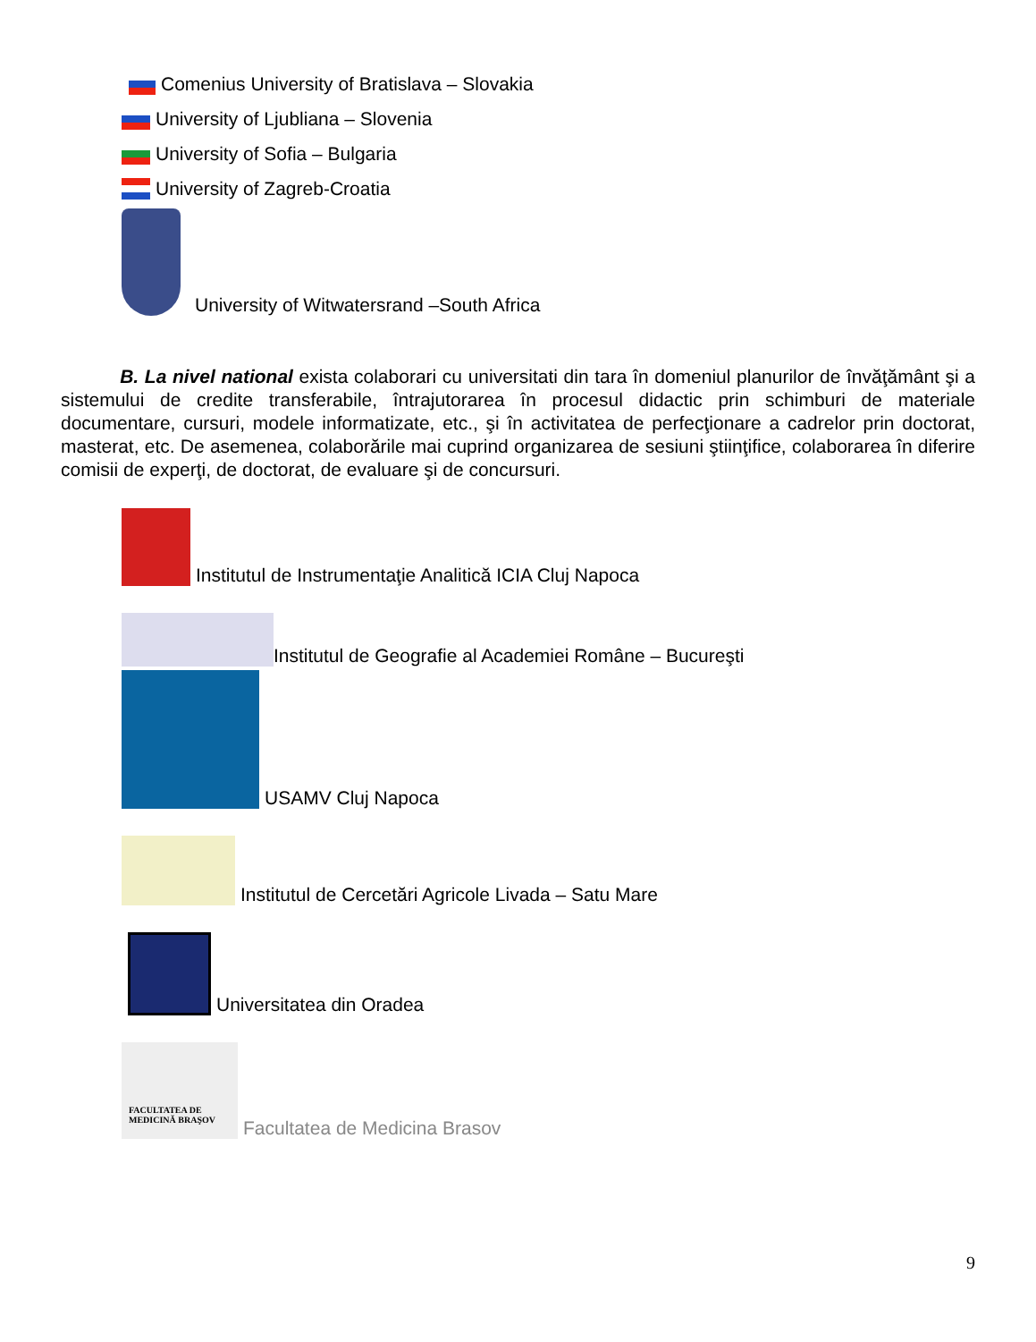Comenius University of Bratislava – Slovakia
University of Ljubliana – Slovenia
University of Sofia – Bulgaria
University of Zagreb-Croatia
University of Witwatersrand –South Africa
B. La nivel national exista colaborari cu universitati din tara în domeniul planurilor de învăţământ şi a sistemului de credite transferabile, întrajutorarea în procesul didactic prin schimburi de materiale documentare, cursuri, modele informatizate, etc., şi în activitatea de perfecţionare a cadrelor prin doctorat, masterat, etc. De asemenea, colaborările mai cuprind organizarea de sesiuni ştiinţifice, colaborarea în diferire comisii de experţi, de doctorat, de evaluare şi de concursuri.
Institutul de Instrumentaţie Analitică ICIA Cluj Napoca
Institutul de Geografie al Academiei Române – Bucureşti
USAMV Cluj Napoca
Institutul de Cercetări Agricole Livada – Satu Mare
Universitatea din Oradea
FACULTATEA DE
MEDICINĂ BRAŞOV Facultatea de Medicina Brasov
9